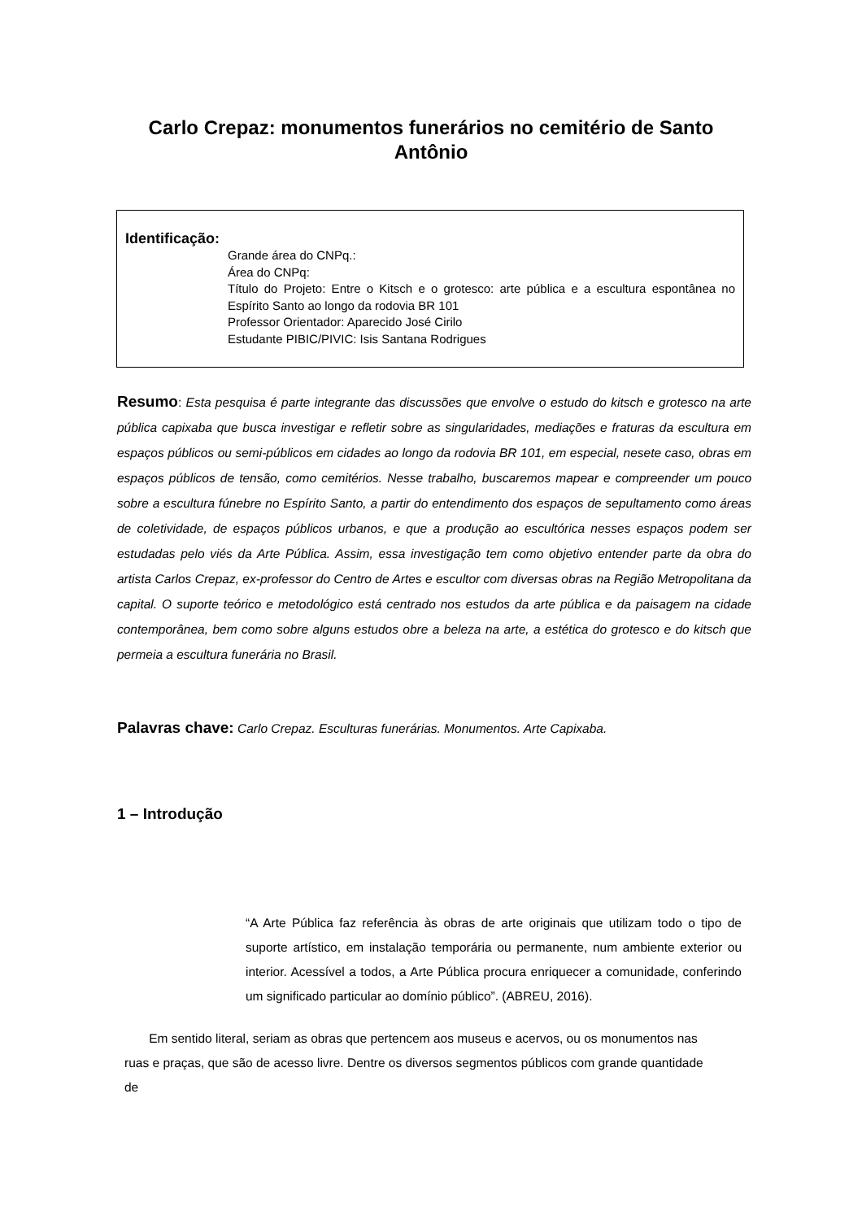Carlo Crepaz: monumentos funerários no cemitério de Santo Antônio
Identificação:
Grande área do CNPq.:
Área do CNPq:
Título do Projeto: Entre o Kitsch e o grotesco: arte pública e a escultura espontânea no Espírito Santo ao longo da rodovia BR 101
Professor Orientador: Aparecido José Cirilo
Estudante PIBIC/PIVIC: Isis Santana Rodrigues
Resumo: Esta pesquisa é parte integrante das discussões que envolve o estudo do kitsch e grotesco na arte pública capixaba que busca investigar e refletir sobre as singularidades, mediações e fraturas da escultura em espaços públicos ou semi-públicos em cidades ao longo da rodovia BR 101, em especial, nesete caso, obras em espaços públicos de tensão, como cemitérios. Nesse trabalho, buscaremos mapear e compreender um pouco sobre a escultura fúnebre no Espírito Santo, a partir do entendimento dos espaços de sepultamento como áreas de coletividade, de espaços públicos urbanos, e que a produção ao escultórica nesses espaços podem ser estudadas pelo viés da Arte Pública. Assim, essa investigação tem como objetivo entender parte da obra do artista Carlos Crepaz, ex-professor do Centro de Artes e escultor com diversas obras na Região Metropolitana da capital. O suporte teórico e metodológico está centrado nos estudos da arte pública e da paisagem na cidade contemporânea, bem como sobre alguns estudos obre a beleza na arte, a estética do grotesco e do kitsch que permeia a escultura funerária no Brasil.
Palavras chave: Carlo Crepaz. Esculturas funerárias. Monumentos. Arte Capixaba.
1 – Introdução
“A Arte Pública faz referência às obras de arte originais que utilizam todo o tipo de suporte artístico, em instalação temporária ou permanente, num ambiente exterior ou interior. Acessível a todos, a Arte Pública procura enriquecer a comunidade, conferindo um significado particular ao domínio público”. (ABREU, 2016).
Em sentido literal, seriam as obras que pertencem aos museus e acervos, ou os monumentos nas ruas e praças, que são de acesso livre. Dentre os diversos segmentos públicos com grande quantidade de